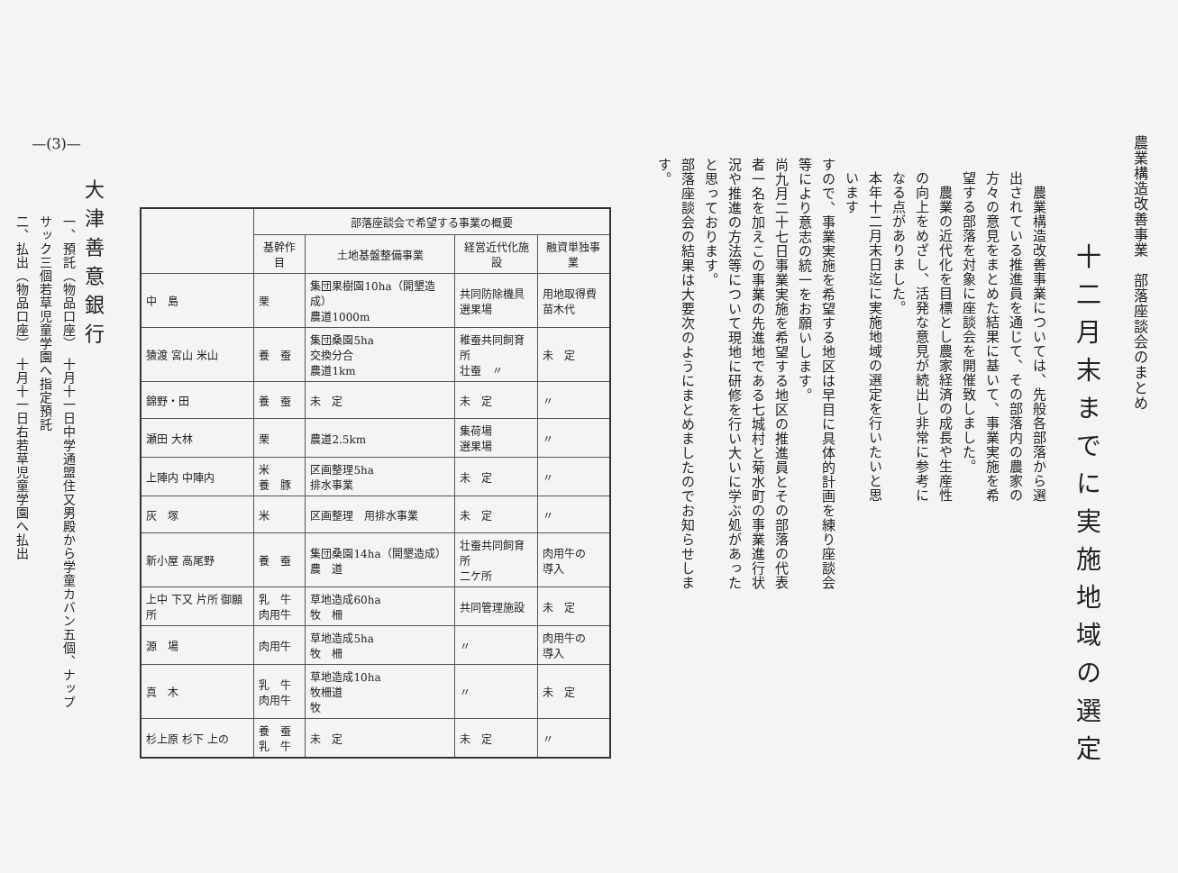農業構造改善事業　部落座談会のまとめ
十二月末までに実施地域の選定
　農業構造改善事業については、先般各部落から選出されている推進員を通じて、その部落内の農家の方々の意見をまとめた結果に基いて、事業実施を希望する部落を対象に座談会を開催致しました。
　農業の近代化を目標とし農家経済の成長や生産性の向上をめざし、活発な意見が続出し非常に参考になる点がありました。
本年十二月末日迄に実施地域の選定を行いたいと思います
すので、事業実施を希望する地区は早目に具体的計画を練り座談会等により意志の統一をお願いします。
尚九月二十七日事業実施を希望する地区の推進員とその部落の代表者一名を加えこの事業の先進地である七城村と菊水町の事業進行状況や推進の方法等について現地に研修を行い大いに学ぶ処があったと思っております。
部落座談会の結果は大要次のようにまとめましたのでお知らせします。
| | 部落座談会で希望する事業の概要 | | | |
| --- | --- | --- | --- | --- |
| | 基幹作目 | 土地基盤整備事業 | 経営近代化施設 | 融資単独事業 |
| 中 島 | 栗 | 集団果樹園10ha（開墾造成） 農道1000m | 共同防除機具 選果場 | 用地取得費 苗木代 |
| 猿渡 宮山 米山 | 養 蚕 | 集団桑園5ha 交換分合 農道1km | 稚蚕共同飼育所 壮蚕 〃 | 未 定 |
| 錦野・田 | 養 蚕 | 未 定 | 未 定 | 〃 |
| 瀬田 大林 | 栗 | 農道2.5km | 集荷場 選果場 | 〃 |
| 上陣内 中陣内 | 米 養 豚 | 区画整理5ha 排水事業 | 未 定 | 〃 |
| 灰 塚 | 米 | 区画整理 用排水事業 | 未 定 | 〃 |
| 新小屋 高尾野 | 養 蚕 | 集団桑園14ha（開墾造成） 農 道 | 壮蚕共同飼育所 二ケ所 | 肉用牛の 導入 |
| 上中 下又 片所 御願所 | 乳 牛 肉用牛 | 草地造成60ha 牧 柵 | 共同管理施設 | 未 定 |
| 源 場 | 肉用牛 | 草地造成5ha 牧 柵 | 〃 | 肉用牛の 導入 |
| 真 木 | 乳 牛 肉用牛 | 草地造成10ha 牧柵道 牧 | 〃 | 未 定 |
| 杉上原 杉下 上の | 養 蚕 乳 牛 | 未 定 | 未 定 | 〃 |
—(3)—
大津善意銀行
一、預託（物品口座）　十月十一日中学通盟住又男殿から学童カバン五個、ナップサック三個若草児童学園へ指定預託
二、払出（物品口座）　十月十一日右若草児童学園へ払出